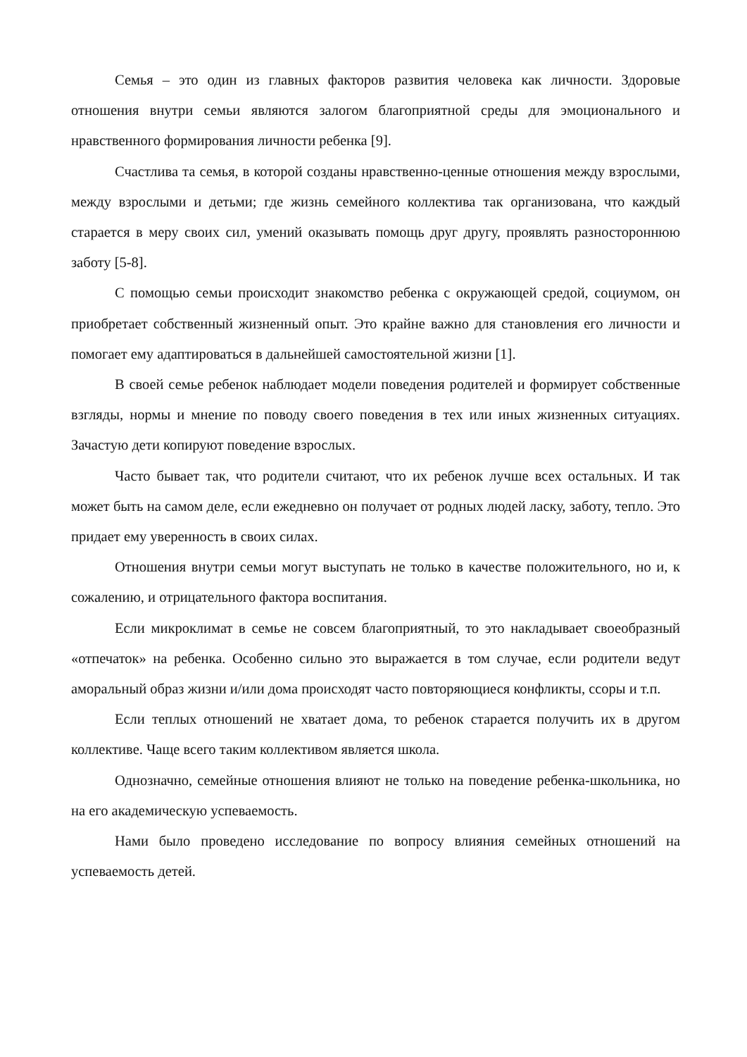Семья – это один из главных факторов развития человека как личности. Здоровые отношения внутри семьи являются залогом благоприятной среды для эмоционального и нравственного формирования личности ребенка [9].
Счастлива та семья, в которой созданы нравственно-ценные отношения между взрослыми, между взрослыми и детьми; где жизнь семейного коллектива так организована, что каждый старается в меру своих сил, умений оказывать помощь друг другу, проявлять разностороннюю заботу [5-8].
С помощью семьи происходит знакомство ребенка с окружающей средой, социумом, он приобретает собственный жизненный опыт. Это крайне важно для становления его личности и помогает ему адаптироваться в дальнейшей самостоятельной жизни [1].
В своей семье ребенок наблюдает модели поведения родителей и формирует собственные взгляды, нормы и мнение по поводу своего поведения в тех или иных жизненных ситуациях. Зачастую дети копируют поведение взрослых.
Часто бывает так, что родители считают, что их ребенок лучше всех остальных. И так может быть на самом деле, если ежедневно он получает от родных людей ласку, заботу, тепло. Это придает ему уверенность в своих силах.
Отношения внутри семьи могут выступать не только в качестве положительного, но и, к сожалению, и отрицательного фактора воспитания.
Если микроклимат в семье не совсем благоприятный, то это накладывает своеобразный «отпечаток» на ребенка. Особенно сильно это выражается в том случае, если родители ведут аморальный образ жизни и/или дома происходят часто повторяющиеся конфликты, ссоры и т.п.
Если теплых отношений не хватает дома, то ребенок старается получить их в другом коллективе. Чаще всего таким коллективом является школа.
Однозначно, семейные отношения влияют не только на поведение ребенка-школьника, но на его академическую успеваемость.
Нами было проведено исследование по вопросу влияния семейных отношений на успеваемость детей.